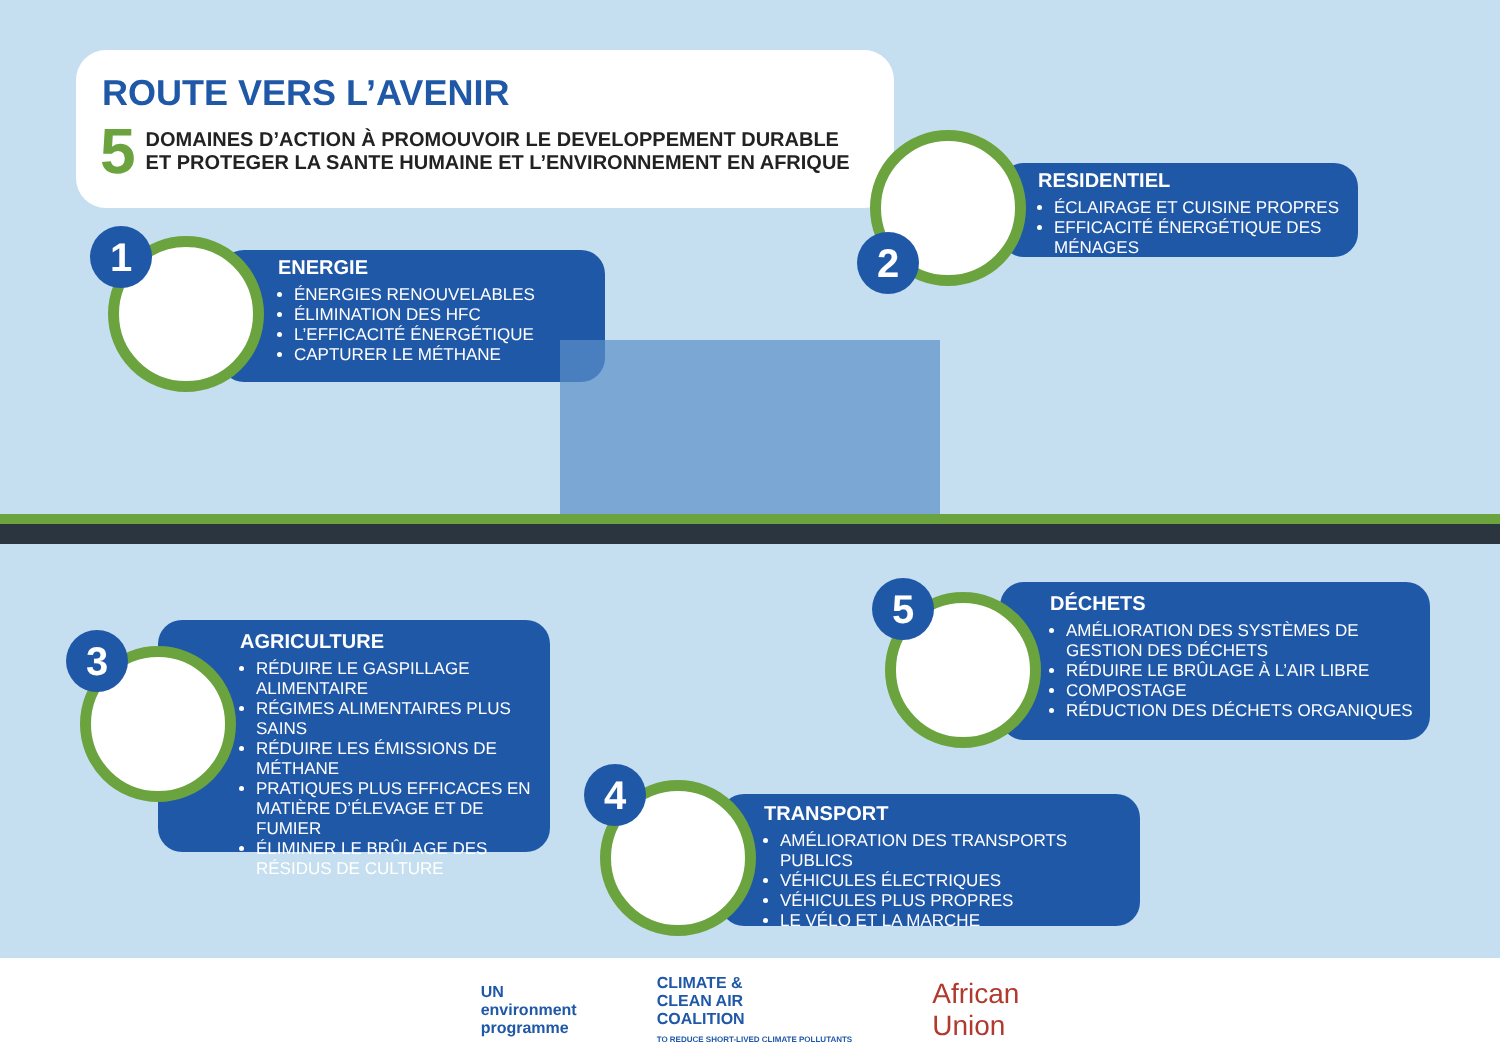ROUTE VERS L’AVENIR
5
DOMAINES D’ACTION À PROMOUVOIR LE DEVELOPPEMENT DURABLE
ET PROTEGER LA SANTE HUMAINE ET L’ENVIRONNEMENT EN AFRIQUE
ENERGIE
ÉNERGIES RENOUVELABLES
ÉLIMINATION DES HFC
L’EFFICACITÉ ÉNERGÉTIQUE
CAPTURER LE MÉTHANE
1
RESIDENTIEL
ÉCLAIRAGE ET CUISINE PROPRES
EFFICACITÉ ÉNERGÉTIQUE DES MÉNAGES
2
AGRICULTURE
RÉDUIRE LE GASPILLAGE ALIMENTAIRE
RÉGIMES ALIMENTAIRES PLUS SAINS
RÉDUIRE LES ÉMISSIONS DE MÉTHANE
PRATIQUES PLUS EFFICACES EN MATIÈRE D’ÉLEVAGE ET DE FUMIER
ÉLIMINER LE BRÛLAGE DES RÉSIDUS DE CULTURE
3
DÉCHETS
AMÉLIORATION DES SYSTÈMES DE GESTION DES DÉCHETS
RÉDUIRE LE BRÛLAGE À L’AIR LIBRE
COMPOSTAGE
RÉDUCTION DES DÉCHETS ORGANIQUES
5
TRANSPORT
AMÉLIORATION DES TRANSPORTS PUBLICS
VÉHICULES ÉLECTRIQUES
VÉHICULES PLUS PROPRES
LE VÉLO ET LA MARCHE
4
UN
environment
programme
CLIMATE &
CLEAN AIR
COALITION
TO REDUCE SHORT-LIVED CLIMATE POLLUTANTS
African
Union